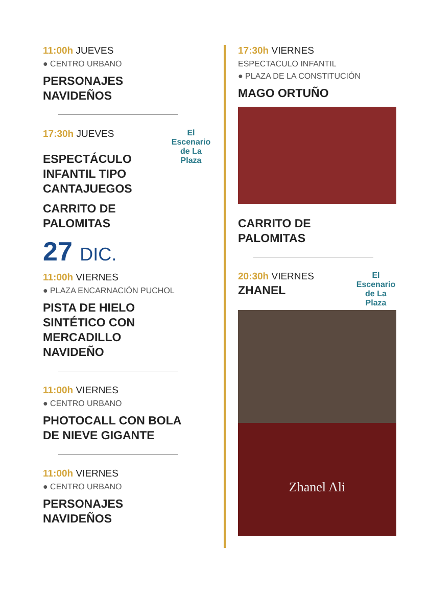11:00h JUEVES
● CENTRO URBANO
PERSONAJES
NAVIDEÑOS
El Escenario de La Plaza
17:30h JUEVES
ESPECTÁCULO
INFANTIL TIPO
CANTAJUEGOS
CARRITO DE
PALOMITAS
27 DIC.
11:00h VIERNES
● PLAZA ENCARNACIÓN PUCHOL
PISTA DE HIELO
SINTÉTICO CON
MERCADILLO
NAVIDEÑO
11:00h VIERNES
● CENTRO URBANO
PHOTOCALL CON BOLA
DE NIEVE GIGANTE
11:00h VIERNES
● CENTRO URBANO
PERSONAJES
NAVIDEÑOS
17:30h VIERNES
ESPECTACULO INFANTIL
● PLAZA DE LA CONSTITUCIÓN
MAGO ORTUÑO
CARRITO DE
PALOMITAS
El Escenario de La Plaza
20:30h VIERNES
ZHANEL
Zhanel Ali